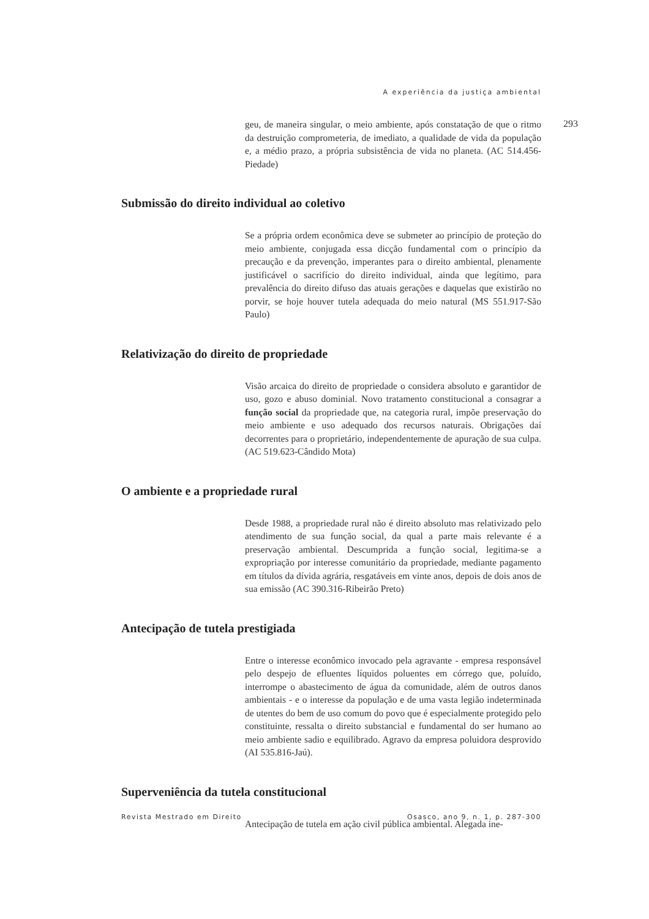A experiência da justiça ambiental
293
geu, de maneira singular, o meio ambiente, após constatação de que o ritmo da destruição comprometeria, de imediato, a qualidade de vida da população e, a médio prazo, a própria subsistência de vida no planeta. (AC 514.456-Piedade)
Submissão do direito individual ao coletivo
Se a própria ordem econômica deve se submeter ao princípio de proteção do meio ambiente, conjugada essa dicção fundamental com o princípio da precaução e da prevenção, imperantes para o direito ambiental, plenamente justificável o sacrifício do direito individual, ainda que legítimo, para prevalência do direito difuso das atuais gerações e daquelas que existirão no porvir, se hoje houver tutela adequada do meio natural (MS 551.917-São Paulo)
Relativização do direito de propriedade
Visão arcaica do direito de propriedade o considera absoluto e garantidor de uso, gozo e abuso dominial. Novo tratamento constitucional a consagrar a função social da propriedade que, na categoria rural, impõe preservação do meio ambiente e uso adequado dos recursos naturais. Obrigações daí decorrentes para o proprietário, independentemente de apuração de sua culpa. (AC 519.623-Cândido Mota)
O ambiente e a propriedade rural
Desde 1988, a propriedade rural não é direito absoluto mas relativizado pelo atendimento de sua função social, da qual a parte mais relevante é a preservação ambiental. Descumprida a função social, legitima-se a expropriação por interesse comunitário da propriedade, mediante pagamento em títulos da dívida agrária, resgatáveis em vinte anos, depois de dois anos de sua emissão (AC 390.316-Ribeirão Preto)
Antecipação de tutela prestigiada
Entre o interesse econômico invocado pela agravante - empresa responsável pelo despejo de efluentes líquidos poluentes em córrego que, poluído, interrompe o abastecimento de água da comunidade, além de outros danos ambientais - e o interesse da população e de uma vasta legião indeterminada de utentes do bem de uso comum do povo que é especialmente protegido pelo constituinte, ressalta o direito substancial e fundamental do ser humano ao meio ambiente sadio e equilibrado. Agravo da empresa poluidora desprovido (AI 535.816-Jaú).
Superveniência da tutela constitucional
Antecipação de tutela em ação civil pública ambiental. Alegada ine-
Revista Mestrado em Direito Osasco, ano 9, n. 1, p. 287-300